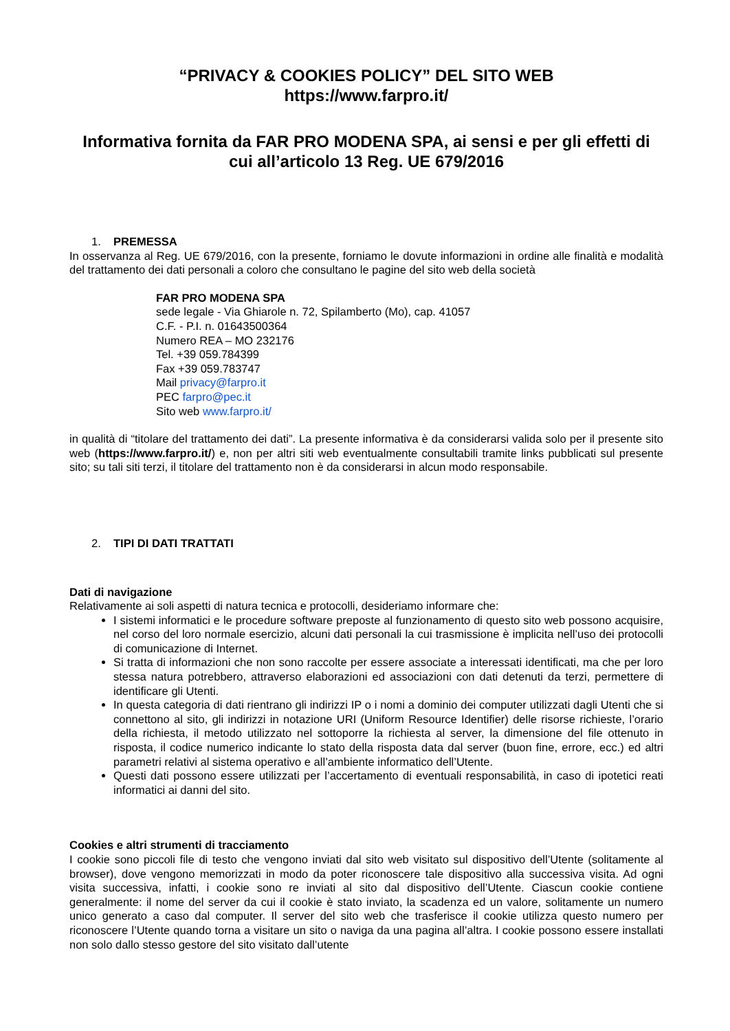“PRIVACY & COOKIES POLICY” DEL SITO WEB
https://www.farpro.it/
Informativa fornita da FAR PRO MODENA SPA, ai sensi e per gli effetti di cui all’articolo 13 Reg. UE 679/2016
1. PREMESSA
In osservanza al Reg. UE 679/2016, con la presente, forniamo le dovute informazioni in ordine alle finalità e modalità del trattamento dei dati personali a coloro che consultano le pagine del sito web della società
FAR PRO MODENA SPA
sede legale - Via Ghiarole n. 72, Spilamberto (Mo), cap. 41057
C.F. - P.I. n. 01643500364
Numero REA – MO 232176
Tel. +39 059.784399
Fax +39 059.783747
Mail privacy@farpro.it
PEC farpro@pec.it
Sito web www.farpro.it/
in qualità di “titolare del trattamento dei dati”. La presente informativa è da considerarsi valida solo per il presente sito web (https://www.farpro.it/) e, non per altri siti web eventualmente consultabili tramite links pubblicati sul presente sito; su tali siti terzi, il titolare del trattamento non è da considerarsi in alcun modo responsabile.
2. TIPI DI DATI TRATTATI
Dati di navigazione
Relativamente ai soli aspetti di natura tecnica e protocolli, desideriamo informare che:
I sistemi informatici e le procedure software preposte al funzionamento di questo sito web possono acquisire, nel corso del loro normale esercizio, alcuni dati personali la cui trasmissione è implicita nell’uso dei protocolli di comunicazione di Internet.
Si tratta di informazioni che non sono raccolte per essere associate a interessati identificati, ma che per loro stessa natura potrebbero, attraverso elaborazioni ed associazioni con dati detenuti da terzi, permettere di identificare gli Utenti.
In questa categoria di dati rientrano gli indirizzi IP o i nomi a dominio dei computer utilizzati dagli Utenti che si connettono al sito, gli indirizzi in notazione URI (Uniform Resource Identifier) delle risorse richieste, l’orario della richiesta, il metodo utilizzato nel sottoporre la richiesta al server, la dimensione del file ottenuto in risposta, il codice numerico indicante lo stato della risposta data dal server (buon fine, errore, ecc.) ed altri parametri relativi al sistema operativo e all’ambiente informatico dell’Utente.
Questi dati possono essere utilizzati per l’accertamento di eventuali responsabilità, in caso di ipotetici reati informatici ai danni del sito.
Cookies e altri strumenti di tracciamento
I cookie sono piccoli file di testo che vengono inviati dal sito web visitato sul dispositivo dell’Utente (solitamente al browser), dove vengono memorizzati in modo da poter riconoscere tale dispositivo alla successiva visita. Ad ogni visita successiva, infatti, i cookie sono re inviati al sito dal dispositivo dell’Utente. Ciascun cookie contiene generalmente: il nome del server da cui il cookie è stato inviato, la scadenza ed un valore, solitamente un numero unico generato a caso dal computer. Il server del sito web che trasferisce il cookie utilizza questo numero per riconoscere l’Utente quando torna a visitare un sito o naviga da una pagina all’altra. I cookie possono essere installati non solo dallo stesso gestore del sito visitato dall’utente